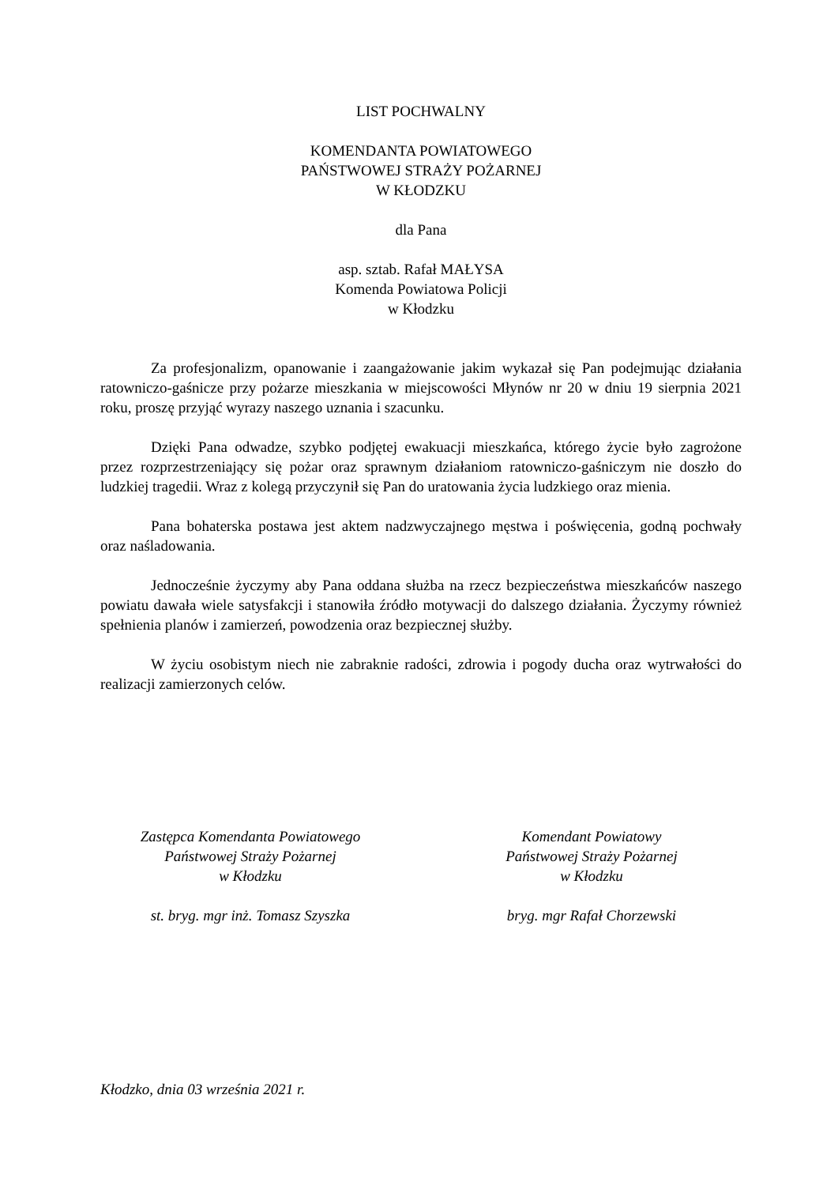LIST POCHWALNY
KOMENDANTA POWIATOWEGO
PAŃSTWOWEJ STRAŻY POŻARNEJ
W KŁODZKU
dla Pana
asp. sztab. Rafał MAŁYSA
Komenda Powiatowa Policji
w Kłodzku
Za profesjonalizm, opanowanie i zaangażowanie jakim wykazał się Pan podejmując działania ratowniczo-gaśnicze przy pożarze mieszkania w miejscowości Młynów nr 20 w dniu 19 sierpnia 2021 roku, proszę przyjąć wyrazy naszego uznania i szacunku.
Dzięki Pana odwadze, szybko podjętej ewakuacji mieszkańca, którego życie było zagrożone przez rozprzestrzeniający się pożar oraz sprawnym działaniom ratowniczo-gaśniczym nie doszło do ludzkiej tragedii. Wraz z kolegą przyczynił się Pan do uratowania życia ludzkiego oraz mienia.
Pana bohaterska postawa jest aktem nadzwyczajnego męstwa i poświęcenia, godną pochwały oraz naśladowania.
Jednocześnie życzymy aby Pana oddana służba na rzecz bezpieczeństwa mieszkańców naszego powiatu dawała wiele satysfakcji i stanowiła źródło motywacji do dalszego działania. Życzymy również spełnienia planów i zamierzeń, powodzenia oraz bezpiecznej służby.
W życiu osobistym niech nie zabraknie radości, zdrowia i pogody ducha oraz wytrwałości do realizacji zamierzonych celów.
Zastępca Komendanta Powiatowego
Państwowej Straży Pożarnej
w Kłodzku
st. bryg. mgr inż. Tomasz Szyszka
Komendant Powiatowy
Państwowej Straży Pożarnej
w Kłodzku
bryg. mgr Rafał Chorzewski
Kłodzko, dnia 03 września 2021 r.